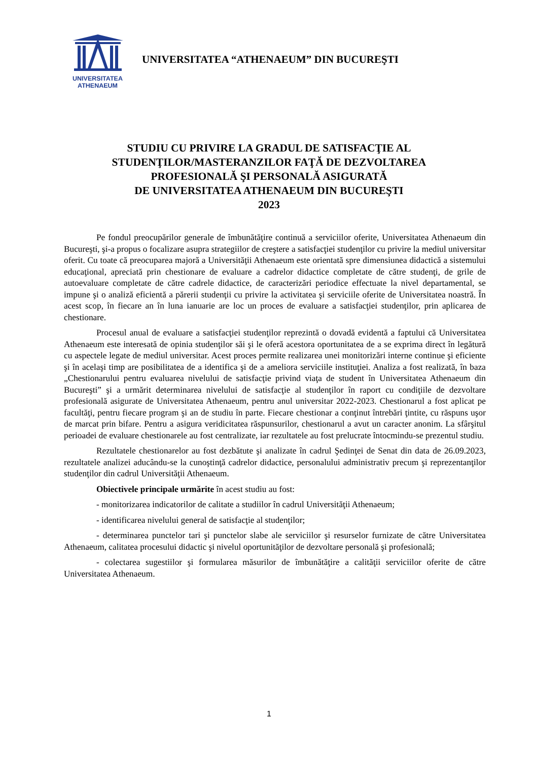UNIVERSITATEA
ATHENAEUM
UNIVERSITATEA “ATHENAEUM” DIN BUCUREŞTI
STUDIU CU PRIVIRE LA GRADUL DE SATISFACŢIE AL
STUDENŢILOR/MASTERANZILOR FAŢĂ DE DEZVOLTAREA
PROFESIONALĂ ŞI PERSONALĂ ASIGURATĂ
DE UNIVERSITATEA ATHENAEUM DIN BUCUREŞTI
2023
Pe fondul preocupărilor generale de îmbunătăţire continuă a serviciilor oferite, Universitatea Athenaeum din Bucureşti, şi-a propus o focalizare asupra strategiilor de creştere a satisfacţiei studenţilor cu privire la mediul universitar oferit. Cu toate că preocuparea majoră a Universităţii Athenaeum este orientată spre dimensiunea didactică a sistemului educaţional, apreciată prin chestionare de evaluare a cadrelor didactice completate de către studenţi, de grile de autoevaluare completate de către cadrele didactice, de caracterizări periodice effectuate la nivel departamental, se impune şi o analiză eficientă a părerii studenţii cu privire la activitatea şi serviciile oferite de Universitatea noastră. În acest scop, în fiecare an în luna ianuarie are loc un proces de evaluare a satisfacţiei studenţilor, prin aplicarea de chestionare.
Procesul anual de evaluare a satisfacţiei studenţilor reprezintă o dovadă evidentă a faptului că Universitatea Athenaeum este interesată de opinia studenţilor săi şi le oferă acestora oportunitatea de a se exprima direct în legătură cu aspectele legate de mediul universitar. Acest proces permite realizarea unei monitorizări interne continue şi eficiente şi în acelaşi timp are posibilitatea de a identifica şi de a ameliora serviciile instituţiei. Analiza a fost realizată, în baza „Chestionarului pentru evaluarea nivelului de satisfacţie privind viaţa de student în Universitatea Athenaeum din Bucureşti” şi a urmărit determinarea nivelului de satisfacţie al studenţilor în raport cu condiţiile de dezvoltare profesională asigurate de Universitatea Athenaeum, pentru anul universitar 2022-2023. Chestionarul a fost aplicat pe facultăţi, pentru fiecare program şi an de studiu în parte. Fiecare chestionar a conţinut întrebări ţintite, cu răspuns uşor de marcat prin bifare. Pentru a asigura veridicitatea răspunsurilor, chestionarul a avut un caracter anonim. La sfârşitul perioadei de evaluare chestionarele au fost centralizate, iar rezultatele au fost prelucrate întocmindu-se prezentul studiu.
Rezultatele chestionarelor au fost dezbătute şi analizate în cadrul Şedinţei de Senat din data de 26.09.2023, rezultatele analizei aducându-se la cunoştinţă cadrelor didactice, personalului administrativ precum şi reprezentanţilor studenţilor din cadrul Universităţii Athenaeum.
Obiectivele principale urmărite în acest studiu au fost:
- monitorizarea indicatorilor de calitate a studiilor în cadrul Universităţii Athenaeum;
- identificarea nivelului general de satisfacţie al studenţilor;
- determinarea punctelor tari şi punctelor slabe ale serviciilor şi resurselor furnizate de către Universitatea Athenaeum, calitatea procesului didactic şi nivelul oportunităţilor de dezvoltare personală şi profesională;
- colectarea sugestiilor şi formularea măsurilor de îmbunătăţire a calităţii serviciilor oferite de către Universitatea Athenaeum.
1